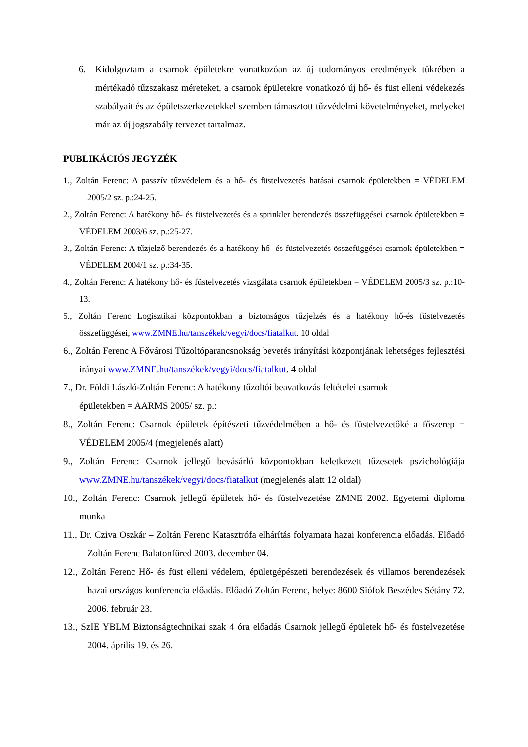6. Kidolgoztam a csarnok épületekre vonatkozóan az új tudományos eredmények tükrében a mértékadó tűzszakasz méreteket, a csarnok épületekre vonatkozó új hő- és füst elleni védekezés szabályait és az épületszerkezetekkel szemben támasztott tűzvédelmi követelményeket, melyeket már az új jogszabály tervezet tartalmaz.
PUBLIKÁCIÓS JEGYZÉK
1., Zoltán Ferenc: A passzív tűzvédelem és a hő- és füstelvezetés hatásai csarnok épületekben = VÉDELEM 2005/2 sz. p.:24-25.
2., Zoltán Ferenc: A hatékony hő- és füstelvezetés és a sprinkler berendezés összefüggései csarnok épületekben = VÉDELEM 2003/6 sz. p.:25-27.
3., Zoltán Ferenc: A tűzjelző berendezés és a hatékony hő- és füstelvezetés összefüggései csarnok épületekben = VÉDELEM 2004/1 sz. p.:34-35.
4., Zoltán Ferenc: A hatékony hő- és füstelvezetés vizsgálata csarnok épületekben = VÉDELEM 2005/3 sz. p.:10-13.
5., Zoltán Ferenc Logisztikai központokban a biztonságos tűzjelzés és a hatékony hő-és füstelvezetés összefüggései, www.ZMNE.hu/tanszékek/vegyi/docs/fiatalkut. 10 oldal
6., Zoltán Ferenc A Fővárosi Tűzoltóparancsnokság bevetés irányítási központjának lehetséges fejlesztési irányai www.ZMNE.hu/tanszékek/vegyi/docs/fiatalkut. 4 oldal
7., Dr. Földi László-Zoltán Ferenc: A hatékony tűzoltói beavatkozás feltételei csarnok
épületekben = AARMS 2005/ sz. p.:
8., Zoltán Ferenc: Csarnok épületek építészeti tűzvédelmében a hő- és füstelvezetőké a főszerep = VÉDELEM 2005/4 (megjelenés alatt)
9., Zoltán Ferenc: Csarnok jellegű bevásárló központokban keletkezett tűzesetek pszichológiája www.ZMNE.hu/tanszékek/vegyi/docs/fiatalkut (megjelenés alatt 12 oldal)
10., Zoltán Ferenc: Csarnok jellegű épületek hő- és füstelvezetése ZMNE 2002. Egyetemi diploma munka
11., Dr. Cziva Oszkár – Zoltán Ferenc Katasztrófa elhárítás folyamata hazai konferencia előadás. Előadó Zoltán Ferenc Balatonfüred 2003. december 04.
12., Zoltán Ferenc Hő- és füst elleni védelem, épületgépészeti berendezések és villamos berendezések hazai országos konferencia előadás. Előadó Zoltán Ferenc, helye: 8600 Siófok Beszédes Sétány 72. 2006. február 23.
13., SzIE YBLM Biztonságtechnikai szak 4 óra előadás Csarnok jellegű épületek hő- és füstelvezetése 2004. április 19. és 26.